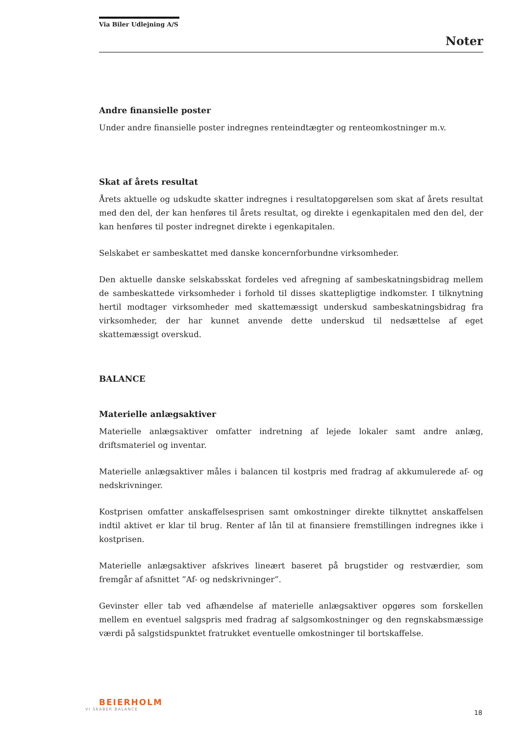Via Biler Udlejning A/S
Noter
Andre finansielle poster
Under andre finansielle poster indregnes renteindtægter og renteomkostninger m.v.
Skat af årets resultat
Årets aktuelle og udskudte skatter indregnes i resultatopgørelsen som skat af årets resultat med den del, der kan henføres til årets resultat, og direkte i egenkapitalen med den del, der kan henføres til poster indregnet direkte i egenkapitalen.
Selskabet er sambeskattet med danske koncernforbundne virksomheder.
Den aktuelle danske selskabsskat fordeles ved afregning af sambeskatningsbidrag mellem de sambeskattede virksomheder i forhold til disses skattepligtige indkomster. I tilknytning hertil modtager virksomheder med skattemæssigt underskud sambeskatningsbidrag fra virksomheder, der har kunnet anvende dette underskud til nedsættelse af eget skattemæssigt overskud.
BALANCE
Materielle anlægsaktiver
Materielle anlægsaktiver omfatter indretning af lejede lokaler samt andre anlæg, driftsmateriel og inventar.
Materielle anlægsaktiver måles i balancen til kostpris med fradrag af akkumulerede af- og nedskrivninger.
Kostprisen omfatter anskaffelsesprisen samt omkostninger direkte tilknyttet anskaffelsen indtil aktivet er klar til brug. Renter af lån til at finansiere fremstillingen indregnes ikke i kostprisen.
Materielle anlægsaktiver afskrives lineært baseret på brugstider og restværdier, som fremgår af afsnittet ”Af- og nedskrivninger”.
Gevinster eller tab ved afhændelse af materielle anlægsaktiver opgøres som forskellen mellem en eventuel salgspris med fradrag af salgsomkostninger og den regnskabsmæssige værdi på salgstidspunktet fratrukket eventuelle omkostninger til bortskaffelse.
BEIERHOLM
VI SKABER BALANCE
18